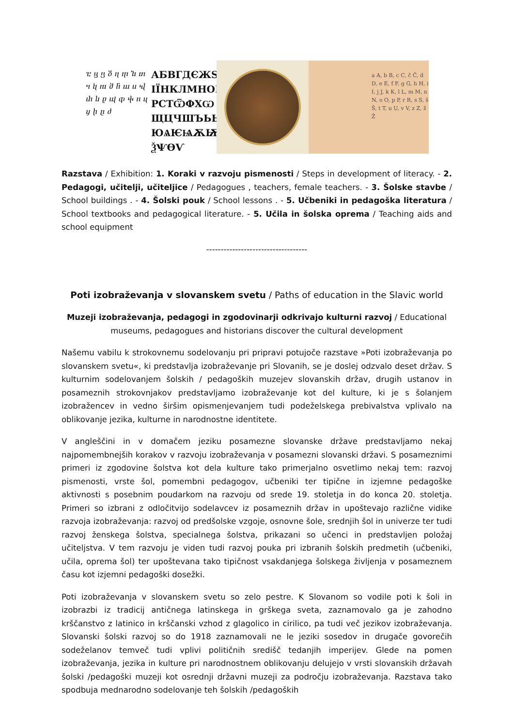ⴀ ⴁ ⴂ ⴃ ⴄ ⴅ ⴆ ⴇ ⴈ ⴉ ⴊ ⴋ ⴌ ⴍ ⴎ ⴏ ⴐ ⴑ ⴒ ⴓ ⴔ ⴕ ⴖ ⴗ ⴘ ⴙ ⴚ ⴛ
АБВГДЄЖЅ ІЇНКЛМНОП РСТѾФХѠ ЩЦЧШЪЬЫѢ ЮѦѤѨѪѬ ѮѰѲѴ
a A, b B, c C, č Č, d D, e E, f F, g G, h H, i I, j J, k K, l L, m M, n N, o O, p P, r R, s S, š Š, t T, u U, v V, z Z, ž Ž
Razstava / Exhibition: 1. Koraki v razvoju pismenosti / Steps in development of literacy. - 2. Pedagogi, učitelji, učiteljice / Pedagogues , teachers, female teachers. - 3. Šolske stavbe / School buildings . - 4. Šolski pouk / School lessons . - 5. Učbeniki in pedagoška literatura / School textbooks and pedagogical literature. - 5. Učila in šolska oprema / Teaching aids and school equipment
-----------------------------------
Poti izobraževanja v slovanskem svetu / Paths of education in the Slavic world
Muzeji izobraževanja, pedagogi in zgodovinarji odkrivajo kulturni razvoj / Educational museums, pedagogues and historians discover the cultural development
Našemu vabilu k strokovnemu sodelovanju pri pripravi potujoče razstave »Poti izobraževanja po slovanskem svetu«, ki predstavlja izobraževanje pri Slovanih, se je doslej odzvalo deset držav. S kulturnim sodelovanjem šolskih / pedagoških muzejev slovanskih držav, drugih ustanov in posameznih strokovnjakov predstavljamo izobraževanje kot del kulture, ki je s šolanjem izobražencev in vedno širšim opismenjevanjem tudi podeželskega prebivalstva vplivalo na oblikovanje jezika, kulturne in narodnostne identitete.
V angleščini in v domačem jeziku posamezne slovanske države predstavljamo nekaj najpomembnejših korakov v razvoju izobraževanja v posamezni slovanski državi. S posameznimi primeri iz zgodovine šolstva kot dela kulture tako primerjalno osvetlimo nekaj tem: razvoj pismenosti, vrste šol, pomembni pedagogov, učbeniki ter tipične in izjemne pedagoške aktivnosti s posebnim poudarkom na razvoju od srede 19. stoletja in do konca 20. stoletja. Primeri so izbrani z odločitvijo sodelavcev iz posameznih držav in upoštevajo različne vidike razvoja izobraževanja: razvoj od predšolske vzgoje, osnovne šole, srednjih šol in univerze ter tudi razvoj ženskega šolstva, specialnega šolstva, prikazani so učenci in predstavljen položaj učiteljstva. V tem razvoju je viden tudi razvoj pouka pri izbranih šolskih predmetih (učbeniki, učila, oprema šol) ter upoštevana tako tipičnost vsakdanjega šolskega življenja v posameznem času kot izjemni pedagoški dosežki.
Poti izobraževanja v slovanskem svetu so zelo pestre. K Slovanom so vodile poti k šoli in izobrazbi iz tradicij antičnega latinskega in grškega sveta, zaznamovalo ga je zahodno krščanstvo z latinico in krščanski vzhod z glagolico in cirilico, pa tudi več jezikov izobraževanja. Slovanski šolski razvoj so do 1918 zaznamovali ne le jeziki sosedov in drugače govorečih sodeželanov temveč tudi vplivi političnih središč tedanjih imperijev. Glede na pomen izobraževanja, jezika in kulture pri narodnostnem oblikovanju delujejo v vrsti slovanskih državah šolski /pedagoški muzeji kot osrednji državni muzeji za področju izobraževanja. Razstava tako spodbuja mednarodno sodelovanje teh šolskih /pedagoških